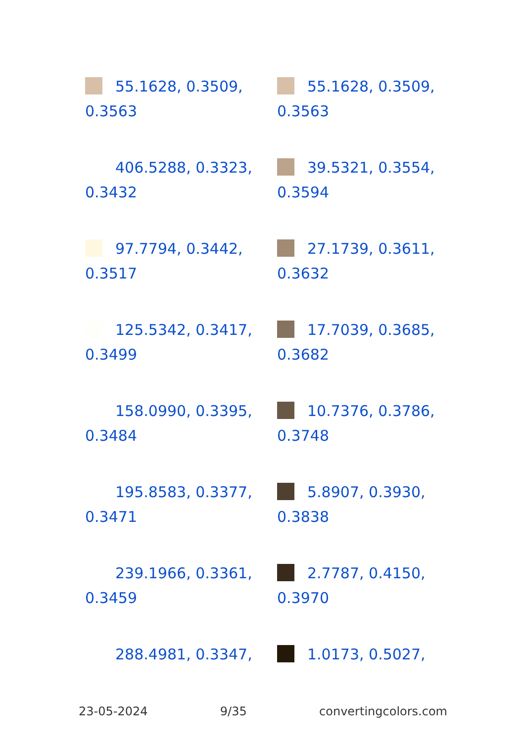55.1628, 0.3509, 0.3563
55.1628, 0.3509, 0.3563
406.5288, 0.3323, 0.3432
39.5321, 0.3554, 0.3594
97.7794, 0.3442, 0.3517
27.1739, 0.3611, 0.3632
125.5342, 0.3417, 0.3499
17.7039, 0.3685, 0.3682
158.0990, 0.3395, 0.3484
10.7376, 0.3786, 0.3748
195.8583, 0.3377, 0.3471
5.8907, 0.3930, 0.3838
239.1966, 0.3361, 0.3459
2.7787, 0.4150, 0.3970
288.4981, 0.3347,
1.0173, 0.5027,
23-05-2024 9/35 convertingcolors.com